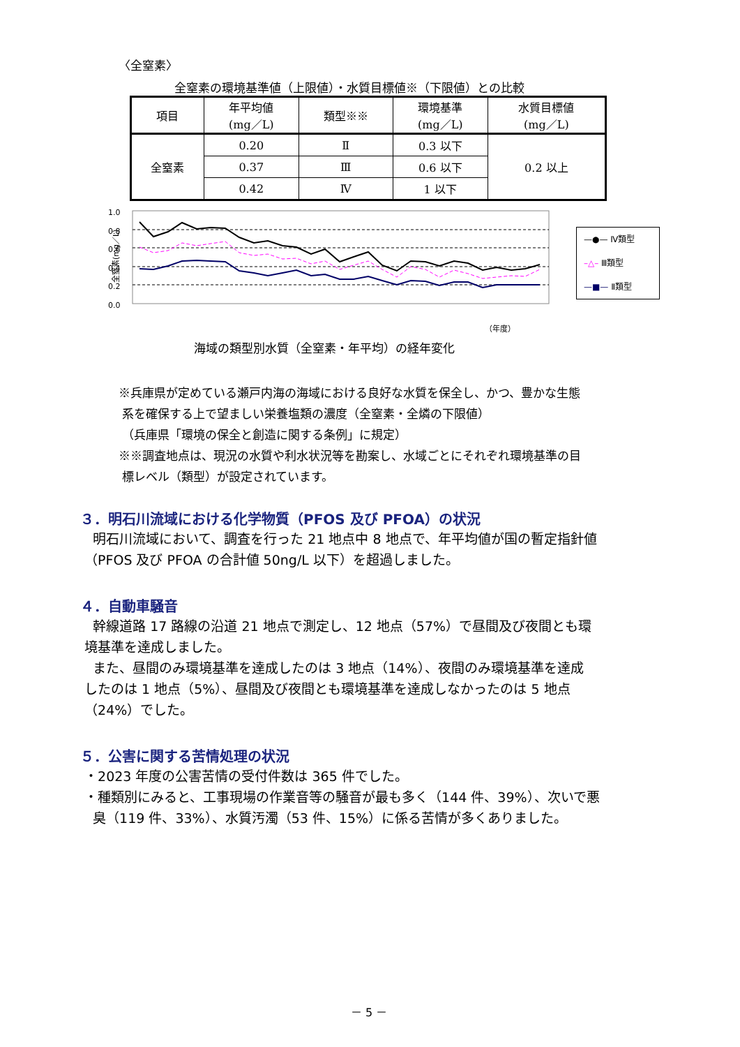〈全窒素〉
全窒素の環境基準値（上限値）・水質目標値※（下限値）との比較
| 項目 | 年平均値 (mg／L) | 類型※※ | 環境基準 (mg／L) | 水質目標値 (mg／L) |
| --- | --- | --- | --- | --- |
| 全窒素 | 0.20 | Ⅱ | 0.3 以下 | 0.2 以上 |
| | 0.37 | Ⅲ | 0.6 以下 | |
| | 0.42 | Ⅳ | 1 以下 | |
全窒素(mg／L)
1.0
0.8
0.6
0.4
0.2
0.0
（年度）
—●— Ⅳ類型
–△– Ⅲ類型
—■— Ⅱ類型
海域の類型別水質（全窒素・年平均）の経年変化
※兵庫県が定めている瀬戸内海の海域における良好な水質を保全し、かつ、豊かな生態
系を確保する上で望ましい栄養塩類の濃度（全窒素・全燐の下限値）
（兵庫県「環境の保全と創造に関する条例」に規定）
※※調査地点は、現況の水質や利水状況等を勘案し、水域ごとにそれぞれ環境基準の目
標レベル（類型）が設定されています。
３．明石川流域における化学物質（PFOS 及び PFOA）の状況
明石川流域において、調査を行った 21 地点中 8 地点で、年平均値が国の暫定指針値
（PFOS 及び PFOA の合計値 50ng/L 以下）を超過しました。
４．自動車騒音
幹線道路 17 路線の沿道 21 地点で測定し、12 地点（57%）で昼間及び夜間とも環
境基準を達成しました。
また、昼間のみ環境基準を達成したのは 3 地点（14%）、夜間のみ環境基準を達成
したのは 1 地点（5%）、昼間及び夜間とも環境基準を達成しなかったのは 5 地点
（24%）でした。
５．公害に関する苦情処理の状況
・2023 年度の公害苦情の受付件数は 365 件でした。
・種類別にみると、工事現場の作業音等の騒音が最も多く（144 件、39%）、次いで悪
臭（119 件、33%）、水質汚濁（53 件、15%）に係る苦情が多くありました。
－ 5 －